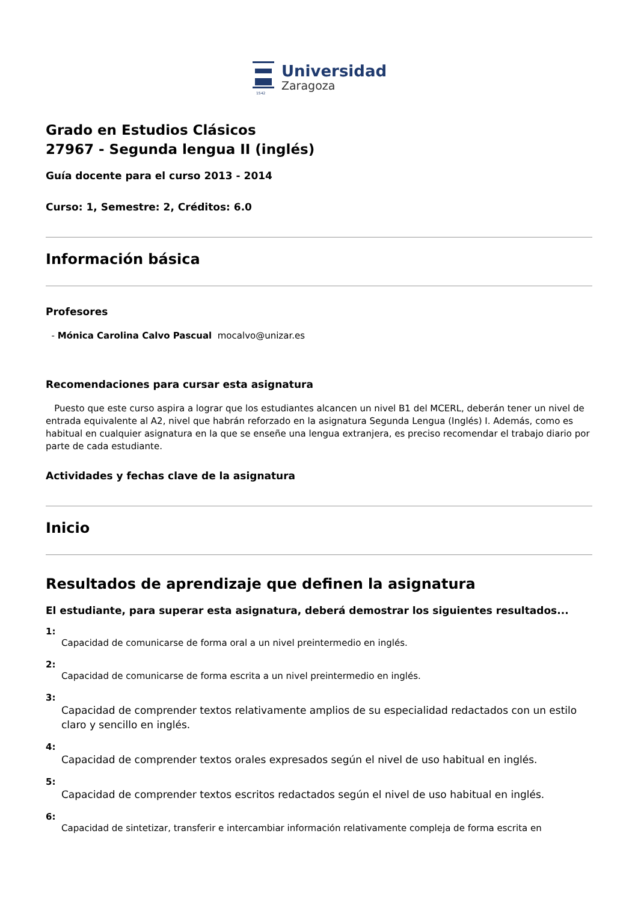1542
Universidad
Zaragoza
Grado en Estudios Clásicos
27967 - Segunda lengua II (inglés)
Guía docente para el curso 2013 - 2014
Curso: 1, Semestre: 2, Créditos: 6.0
Información básica
Profesores
- Mónica Carolina Calvo Pascual mocalvo@unizar.es
Recomendaciones para cursar esta asignatura
Puesto que este curso aspira a lograr que los estudiantes alcancen un nivel B1 del MCERL, deberán tener un nivel de entrada equivalente al A2, nivel que habrán reforzado en la asignatura Segunda Lengua (Inglés) I. Además, como es habitual en cualquier asignatura en la que se enseñe una lengua extranjera, es preciso recomendar el trabajo diario por parte de cada estudiante.
Actividades y fechas clave de la asignatura
Inicio
Resultados de aprendizaje que definen la asignatura
El estudiante, para superar esta asignatura, deberá demostrar los siguientes resultados...
1:
Capacidad de comunicarse de forma oral a un nivel preintermedio en inglés.
2:
Capacidad de comunicarse de forma escrita a un nivel preintermedio en inglés.
3:
Capacidad de comprender textos relativamente amplios de su especialidad redactados con un estilo claro y sencillo en inglés.
4:
Capacidad de comprender textos orales expresados según el nivel de uso habitual en inglés.
5:
Capacidad de comprender textos escritos redactados según el nivel de uso habitual en inglés.
6:
Capacidad de sintetizar, transferir e intercambiar información relativamente compleja de forma escrita en